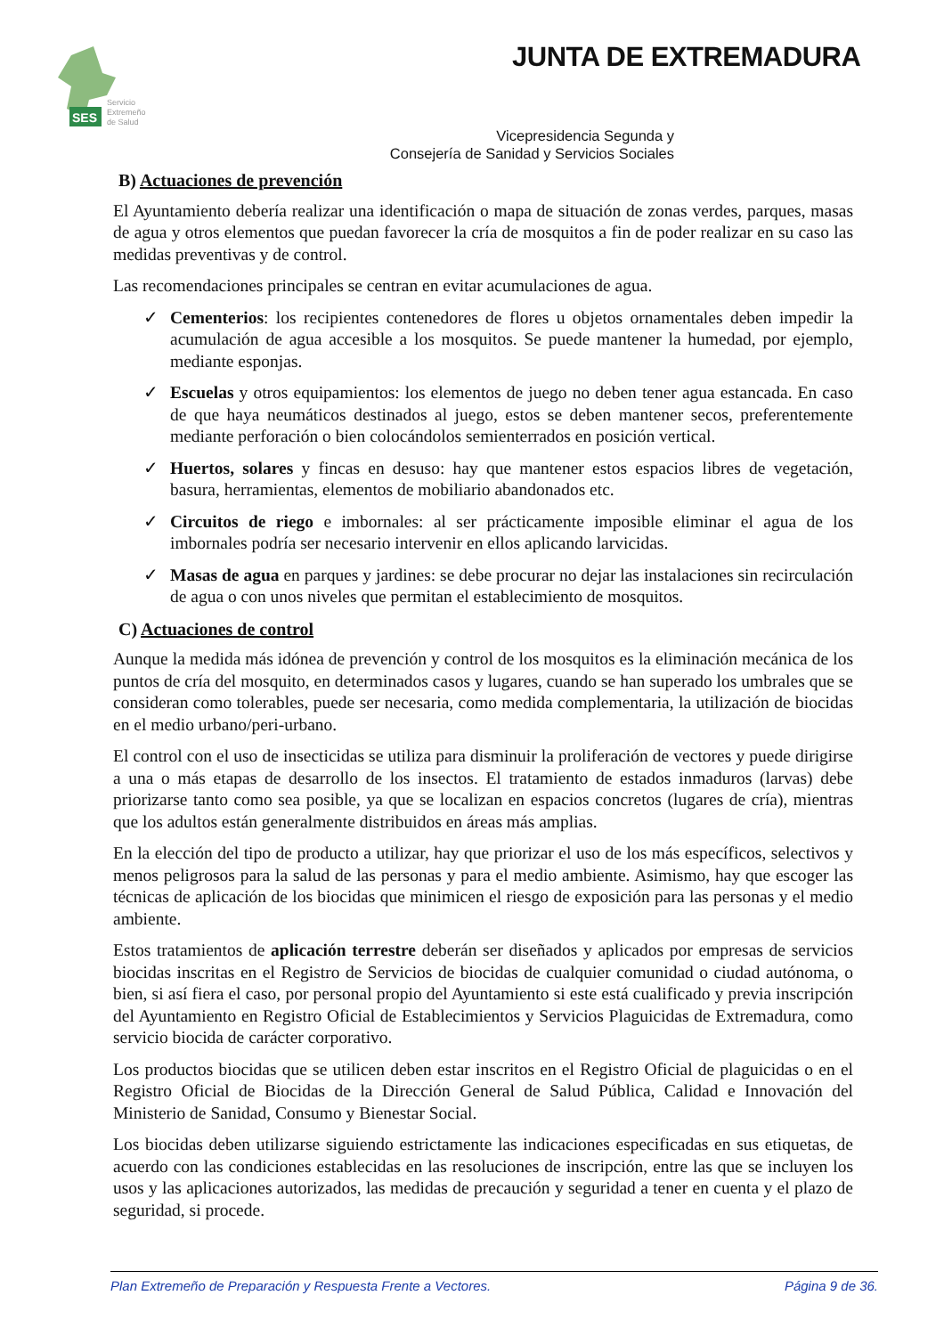SES
Servicio
Extremeño
de Salud
JUNTA DE EXTREMADURA
Vicepresidencia Segunda y
Consejería de Sanidad y Servicios Sociales
B) Actuaciones de prevención
El Ayuntamiento debería realizar una identificación o mapa de situación de zonas verdes, parques, masas de agua y otros elementos que puedan favorecer la cría de mosquitos a fin de poder realizar en su caso las medidas preventivas y de control.
Las recomendaciones principales se centran en evitar acumulaciones de agua.
✓ Cementerios: los recipientes contenedores de flores u objetos ornamentales deben impedir la acumulación de agua accesible a los mosquitos. Se puede mantener la humedad, por ejemplo, mediante esponjas.
✓ Escuelas y otros equipamientos: los elementos de juego no deben tener agua estancada. En caso de que haya neumáticos destinados al juego, estos se deben mantener secos, preferentemente mediante perforación o bien colocándolos semienterrados en posición vertical.
✓ Huertos, solares y fincas en desuso: hay que mantener estos espacios libres de vegetación, basura, herramientas, elementos de mobiliario abandonados etc.
✓ Circuitos de riego e imbornales: al ser prácticamente imposible eliminar el agua de los imbornales podría ser necesario intervenir en ellos aplicando larvicidas.
✓ Masas de agua en parques y jardines: se debe procurar no dejar las instalaciones sin recirculación de agua o con unos niveles que permitan el establecimiento de mosquitos.
C) Actuaciones de control
Aunque la medida más idónea de prevención y control de los mosquitos es la eliminación mecánica de los puntos de cría del mosquito, en determinados casos y lugares, cuando se han superado los umbrales que se consideran como tolerables, puede ser necesaria, como medida complementaria, la utilización de biocidas en el medio urbano/peri-urbano.
El control con el uso de insecticidas se utiliza para disminuir la proliferación de vectores y puede dirigirse a una o más etapas de desarrollo de los insectos. El tratamiento de estados inmaduros (larvas) debe priorizarse tanto como sea posible, ya que se localizan en espacios concretos (lugares de cría), mientras que los adultos están generalmente distribuidos en áreas más amplias.
En la elección del tipo de producto a utilizar, hay que priorizar el uso de los más específicos, selectivos y menos peligrosos para la salud de las personas y para el medio ambiente. Asimismo, hay que escoger las técnicas de aplicación de los biocidas que minimicen el riesgo de exposición para las personas y el medio ambiente.
Estos tratamientos de aplicación terrestre deberán ser diseñados y aplicados por empresas de servicios biocidas inscritas en el Registro de Servicios de biocidas de cualquier comunidad o ciudad autónoma, o bien, si así fiera el caso, por personal propio del Ayuntamiento si este está cualificado y previa inscripción del Ayuntamiento en Registro Oficial de Establecimientos y Servicios Plaguicidas de Extremadura, como servicio biocida de carácter corporativo.
Los productos biocidas que se utilicen deben estar inscritos en el Registro Oficial de plaguicidas o en el Registro Oficial de Biocidas de la Dirección General de Salud Pública, Calidad e Innovación del Ministerio de Sanidad, Consumo y Bienestar Social.
Los biocidas deben utilizarse siguiendo estrictamente las indicaciones especificadas en sus etiquetas, de acuerdo con las condiciones establecidas en las resoluciones de inscripción, entre las que se incluyen los usos y las aplicaciones autorizados, las medidas de precaución y seguridad a tener en cuenta y el plazo de seguridad, si procede.
Plan Extremeño de Preparación y Respuesta Frente a Vectores. Página 9 de 36.